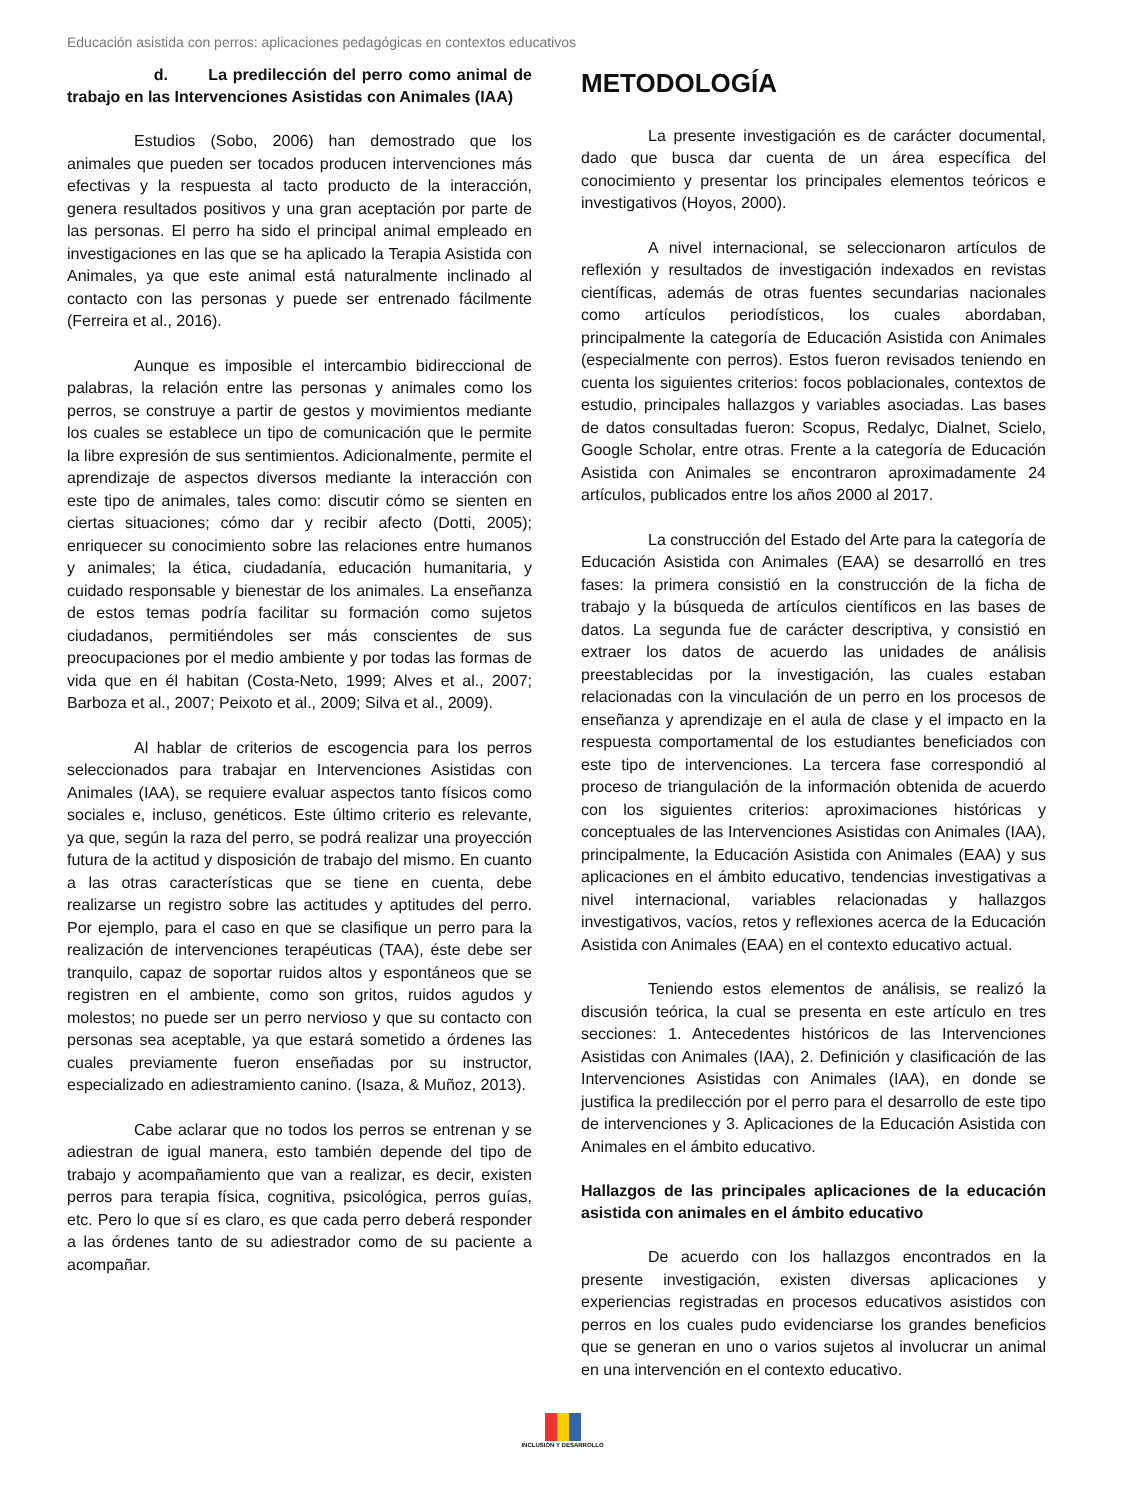Educación asistida con perros: aplicaciones pedagógicas en contextos educativos
d. La predilección del perro como animal de trabajo en las Intervenciones Asistidas con Animales (IAA)
Estudios (Sobo, 2006) han demostrado que los animales que pueden ser tocados producen intervenciones más efectivas y la respuesta al tacto producto de la interacción, genera resultados positivos y una gran aceptación por parte de las personas. El perro ha sido el principal animal empleado en investigaciones en las que se ha aplicado la Terapia Asistida con Animales, ya que este animal está naturalmente inclinado al contacto con las personas y puede ser entrenado fácilmente (Ferreira et al., 2016).
Aunque es imposible el intercambio bidireccional de palabras, la relación entre las personas y animales como los perros, se construye a partir de gestos y movimientos mediante los cuales se establece un tipo de comunicación que le permite la libre expresión de sus sentimientos. Adicionalmente, permite el aprendizaje de aspectos diversos mediante la interacción con este tipo de animales, tales como: discutir cómo se sienten en ciertas situaciones; cómo dar y recibir afecto (Dotti, 2005); enriquecer su conocimiento sobre las relaciones entre humanos y animales; la ética, ciudadanía, educación humanitaria, y cuidado responsable y bienestar de los animales. La enseñanza de estos temas podría facilitar su formación como sujetos ciudadanos, permitiéndoles ser más conscientes de sus preocupaciones por el medio ambiente y por todas las formas de vida que en él habitan (Costa-Neto, 1999; Alves et al., 2007; Barboza et al., 2007; Peixoto et al., 2009; Silva et al., 2009).
Al hablar de criterios de escogencia para los perros seleccionados para trabajar en Intervenciones Asistidas con Animales (IAA), se requiere evaluar aspectos tanto físicos como sociales e, incluso, genéticos. Este último criterio es relevante, ya que, según la raza del perro, se podrá realizar una proyección futura de la actitud y disposición de trabajo del mismo. En cuanto a las otras características que se tiene en cuenta, debe realizarse un registro sobre las actitudes y aptitudes del perro. Por ejemplo, para el caso en que se clasifique un perro para la realización de intervenciones terapéuticas (TAA), éste debe ser tranquilo, capaz de soportar ruidos altos y espontáneos que se registren en el ambiente, como son gritos, ruidos agudos y molestos; no puede ser un perro nervioso y que su contacto con personas sea aceptable, ya que estará sometido a órdenes las cuales previamente fueron enseñadas por su instructor, especializado en adiestramiento canino. (Isaza, & Muñoz, 2013).
Cabe aclarar que no todos los perros se entrenan y se adiestran de igual manera, esto también depende del tipo de trabajo y acompañamiento que van a realizar, es decir, existen perros para terapia física, cognitiva, psicológica, perros guías, etc. Pero lo que sí es claro, es que cada perro deberá responder a las órdenes tanto de su adiestrador como de su paciente a acompañar.
METODOLOGÍA
La presente investigación es de carácter documental, dado que busca dar cuenta de un área específica del conocimiento y presentar los principales elementos teóricos e investigativos (Hoyos, 2000).
A nivel internacional, se seleccionaron artículos de reflexión y resultados de investigación indexados en revistas científicas, además de otras fuentes secundarias nacionales como artículos periodísticos, los cuales abordaban, principalmente la categoría de Educación Asistida con Animales (especialmente con perros). Estos fueron revisados teniendo en cuenta los siguientes criterios: focos poblacionales, contextos de estudio, principales hallazgos y variables asociadas. Las bases de datos consultadas fueron: Scopus, Redalyc, Dialnet, Scielo, Google Scholar, entre otras. Frente a la categoría de Educación Asistida con Animales se encontraron aproximadamente 24 artículos, publicados entre los años 2000 al 2017.
La construcción del Estado del Arte para la categoría de Educación Asistida con Animales (EAA) se desarrolló en tres fases: la primera consistió en la construcción de la ficha de trabajo y la búsqueda de artículos científicos en las bases de datos. La segunda fue de carácter descriptiva, y consistió en extraer los datos de acuerdo las unidades de análisis preestablecidas por la investigación, las cuales estaban relacionadas con la vinculación de un perro en los procesos de enseñanza y aprendizaje en el aula de clase y el impacto en la respuesta comportamental de los estudiantes beneficiados con este tipo de intervenciones. La tercera fase correspondió al proceso de triangulación de la información obtenida de acuerdo con los siguientes criterios: aproximaciones históricas y conceptuales de las Intervenciones Asistidas con Animales (IAA), principalmente, la Educación Asistida con Animales (EAA) y sus aplicaciones en el ámbito educativo, tendencias investigativas a nivel internacional, variables relacionadas y hallazgos investigativos, vacíos, retos y reflexiones acerca de la Educación Asistida con Animales (EAA) en el contexto educativo actual.
Teniendo estos elementos de análisis, se realizó la discusión teórica, la cual se presenta en este artículo en tres secciones: 1. Antecedentes históricos de las Intervenciones Asistidas con Animales (IAA), 2. Definición y clasificación de las Intervenciones Asistidas con Animales (IAA), en donde se justifica la predilección por el perro para el desarrollo de este tipo de intervenciones y 3. Aplicaciones de la Educación Asistida con Animales en el ámbito educativo.
Hallazgos de las principales aplicaciones de la educación asistida con animales en el ámbito educativo
De acuerdo con los hallazgos encontrados en la presente investigación, existen diversas aplicaciones y experiencias registradas en procesos educativos asistidos con perros en los cuales pudo evidenciarse los grandes beneficios que se generan en uno o varios sujetos al involucrar un animal en una intervención en el contexto educativo.
INCLUSIÓN Y DESARROLLO